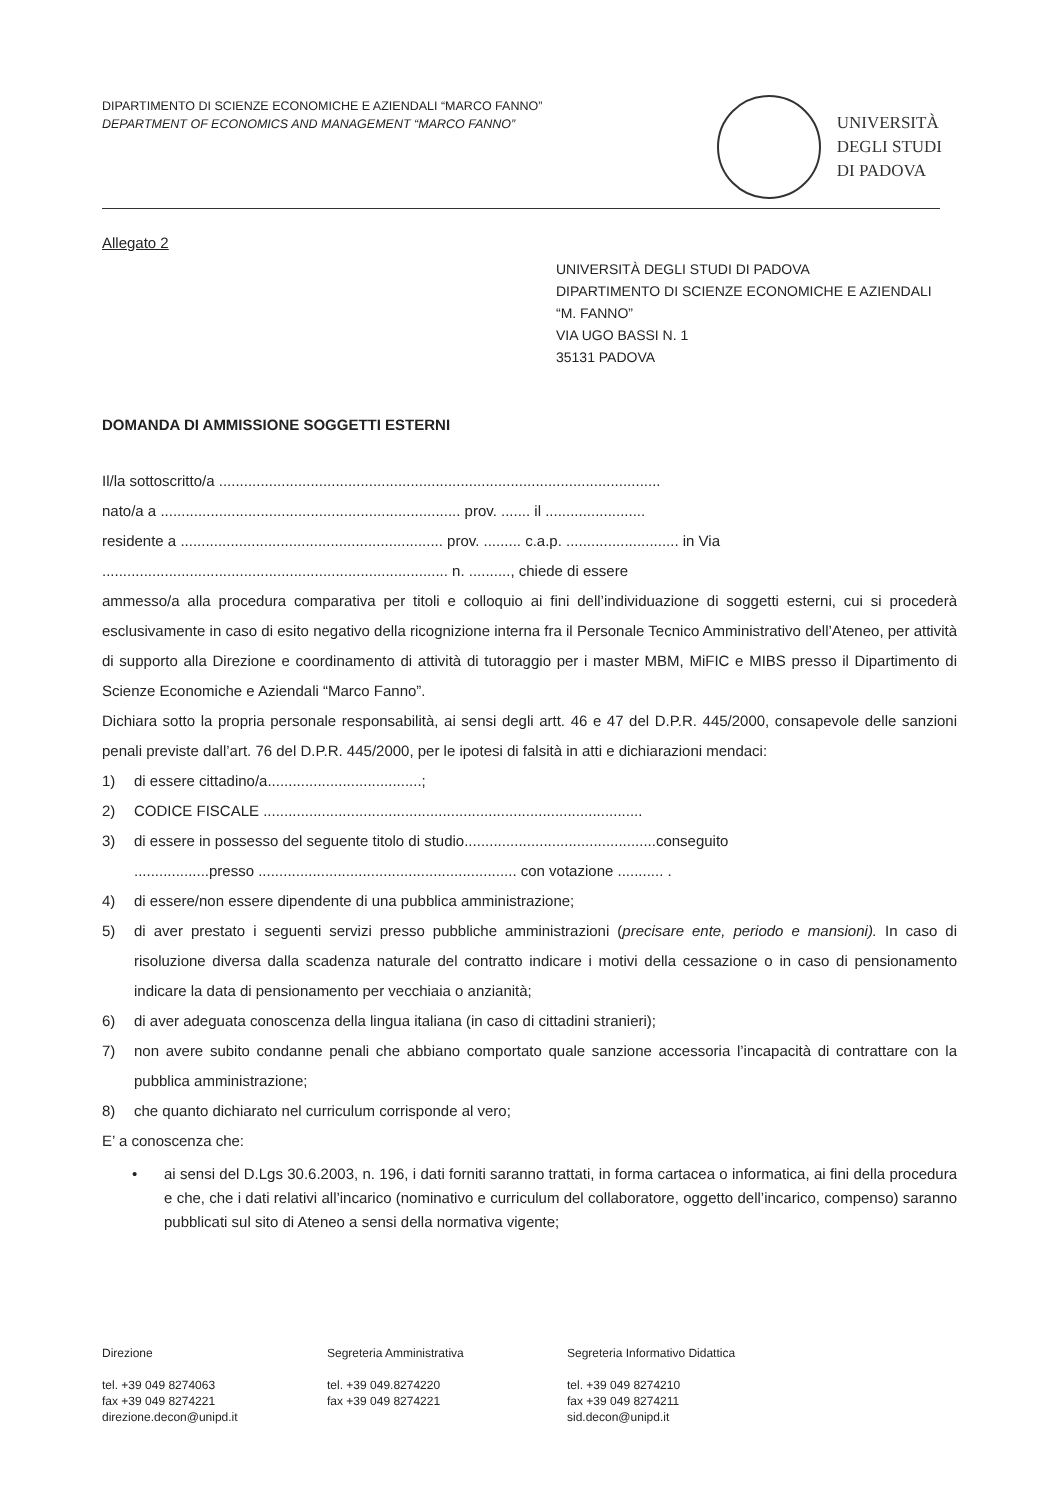DIPARTIMENTO DI SCIENZE ECONOMICHE E AZIENDALI “MARCO FANNO”
DEPARTMENT OF ECONOMICS AND MANAGEMENT “MARCO FANNO”
UNIVERSITÀ
DEGLI STUDI
DI PADOVA
Allegato 2
UNIVERSITÀ DEGLI STUDI DI PADOVA
DIPARTIMENTO DI SCIENZE ECONOMICHE E AZIENDALI
“M. FANNO”
VIA UGO BASSI N. 1
35131 PADOVA
DOMANDA DI AMMISSIONE SOGGETTI ESTERNI
Il/la sottoscritto/a ..........................................................................................................
nato/a a ........................................................................ prov. ....... il ........................
residente a ............................................................... prov. ......... c.a.p. ........................... in Via
................................................................................... n. .........., chiede di essere
ammesso/a alla procedura comparativa per titoli e colloquio ai fini dell’individuazione di soggetti esterni, cui si procederà esclusivamente in caso di esito negativo della ricognizione interna fra il Personale Tecnico Amministrativo dell’Ateneo, per attività di supporto alla Direzione e coordinamento di attività di tutoraggio per i master MBM, MiFIC e MIBS presso il Dipartimento di Scienze Economiche e Aziendali “Marco Fanno”.
Dichiara sotto la propria personale responsabilità, ai sensi degli artt. 46 e 47 del D.P.R. 445/2000, consapevole delle sanzioni penali previste dall’art. 76 del D.P.R. 445/2000, per le ipotesi di falsità in atti e dichiarazioni mendaci:
1) di essere cittadino/a.....................................;
2) CODICE FISCALE ...........................................................................................
3) di essere in possesso del seguente titolo di studio..............................................conseguito
..................presso .............................................................. con votazione ........... .
4) di essere/non essere dipendente di una pubblica amministrazione;
5) di aver prestato i seguenti servizi presso pubbliche amministrazioni (precisare ente, periodo e mansioni). In caso di risoluzione diversa dalla scadenza naturale del contratto indicare i motivi della cessazione o in caso di pensionamento indicare la data di pensionamento per vecchiaia o anzianità;
6) di aver adeguata conoscenza della lingua italiana (in caso di cittadini stranieri);
7) non avere subito condanne penali che abbiano comportato quale sanzione accessoria l’incapacità di contrattare con la pubblica amministrazione;
8) che quanto dichiarato nel curriculum corrisponde al vero;
E’ a conoscenza che:
• ai sensi del D.Lgs 30.6.2003, n. 196, i dati forniti saranno trattati, in forma cartacea o informatica, ai fini della procedura e che, che i dati relativi all’incarico (nominativo e curriculum del collaboratore, oggetto dell’incarico, compenso) saranno pubblicati sul sito di Ateneo a sensi della normativa vigente;
Direzione
tel. +39 049 8274063
fax +39 049 8274221
direzione.decon@unipd.it
Segreteria Amministrativa
tel. +39 049.8274220
fax +39 049 8274221
Segreteria Informativo Didattica
tel. +39 049 8274210
fax +39 049 8274211
sid.decon@unipd.it